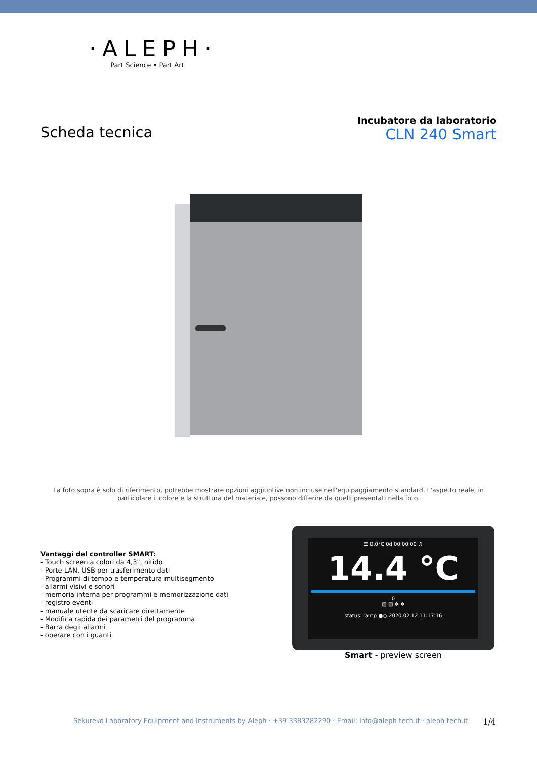·ALEPH·
Part Science • Part Art
Scheda tecnica
Incubatore da laboratorio
CLN 240 Smart
La foto sopra è solo di riferimento, potrebbe mostrare opzioni aggiuntive non incluse nell'equipaggiamento standard. L'aspetto reale, in particolare il colore e la struttura del materiale, possono differire da quelli presentati nella foto.
Vantaggi del controller SMART:
- Touch screen a colori da 4,3", nitido
- Porte LAN, USB per trasferimento dati
- Programmi di tempo e temperatura multisegmento
- allarmi visivi e sonori
- memoria interna per programmi e memorizzazione dati
- registro eventi
- manuale utente da scaricare direttamente
- Modifica rapida dei parametri del programma
- Barra degli allarmi
- operare con i guanti
☰ 0.0°C 0d 00:00:00 ♫
14.4 °C
0
▨ ▧ ✻ ❄
status: ramp ●○ 2020.02.12 11:17:16
Smart - preview screen
Sekureko Laboratory Equipment and Instruments by Aleph · +39 3383282290 · Email: info@aleph-tech.it · aleph-tech.it 1/4